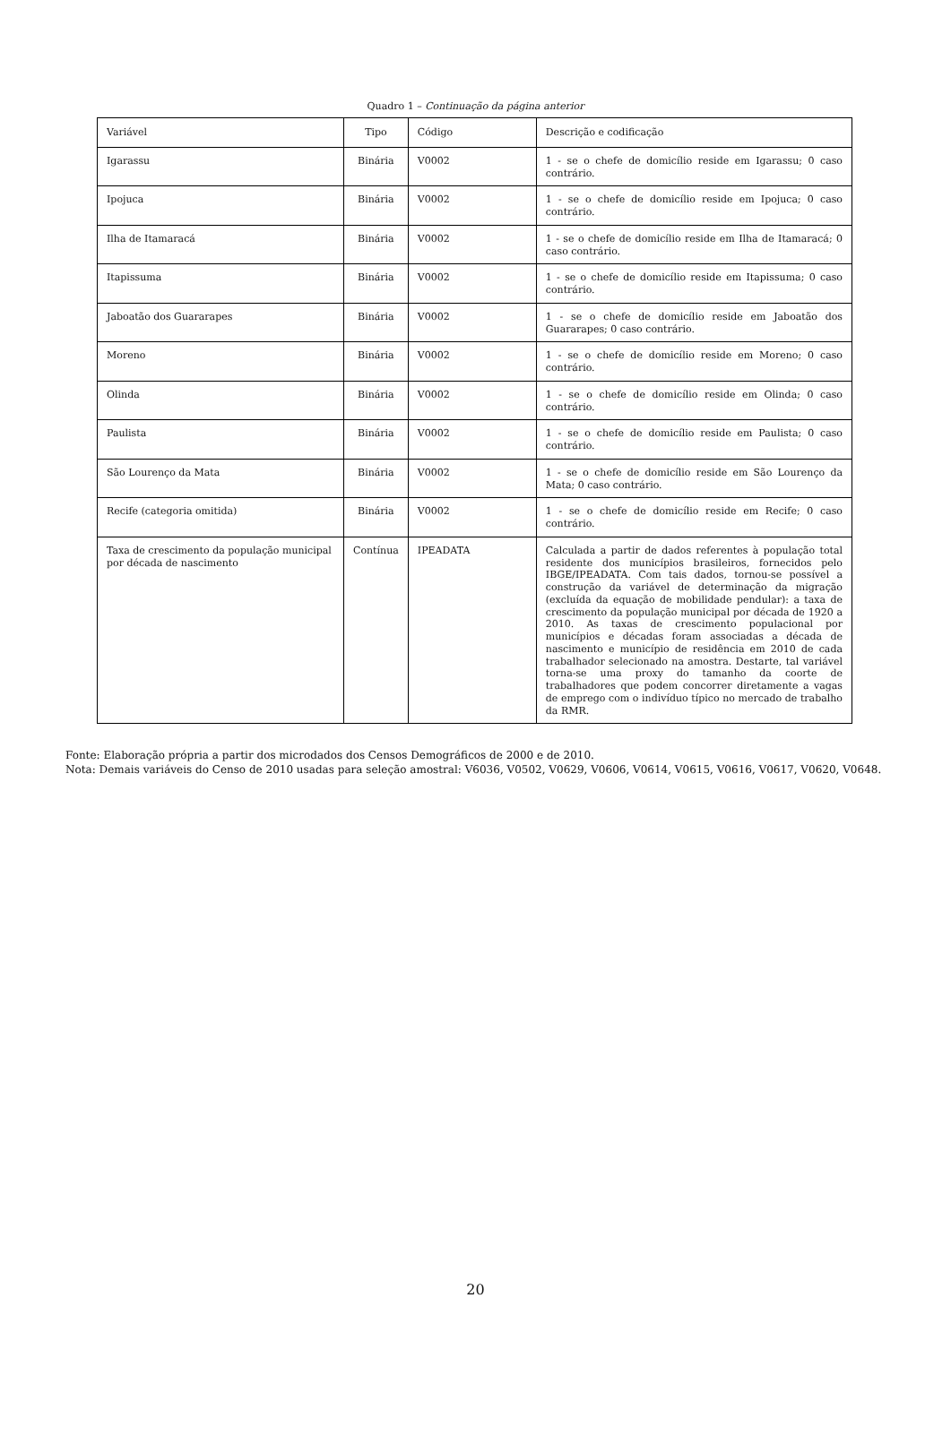Quadro 1 – Continuação da página anterior
| Variável | Tipo | Código | Descrição e codificação |
| --- | --- | --- | --- |
| Igarassu | Binária | V0002 | 1 - se o chefe de domicílio reside em Igarassu; 0 caso contrário. |
| Ipojuca | Binária | V0002 | 1 - se o chefe de domicílio reside em Ipojuca; 0 caso contrário. |
| Ilha de Itamaracá | Binária | V0002 | 1 - se o chefe de domicílio reside em Ilha de Itamaracá; 0 caso contrário. |
| Itapissuma | Binária | V0002 | 1 - se o chefe de domicílio reside em Itapissuma; 0 caso contrário. |
| Jaboatão dos Guararapes | Binária | V0002 | 1 - se o chefe de domicílio reside em Jaboatão dos Guararapes; 0 caso contrário. |
| Moreno | Binária | V0002 | 1 - se o chefe de domicílio reside em Moreno; 0 caso contrário. |
| Olinda | Binária | V0002 | 1 - se o chefe de domicílio reside em Olinda; 0 caso contrário. |
| Paulista | Binária | V0002 | 1 - se o chefe de domicílio reside em Paulista; 0 caso contrário. |
| São Lourenço da Mata | Binária | V0002 | 1 - se o chefe de domicílio reside em São Lourenço da Mata; 0 caso contrário. |
| Recife (categoria omitida) | Binária | V0002 | 1 - se o chefe de domicílio reside em Recife; 0 caso contrário. |
| Taxa de crescimento da população municipal por década de nascimento | Contínua | IPEADATA | Calculada a partir de dados referentes à população total residente dos municípios brasileiros, fornecidos pelo IBGE/IPEADATA. Com tais dados, tornou-se possível a construção da variável de determinação da migração (excluída da equação de mobilidade pendular): a taxa de crescimento da população municipal por década de 1920 a 2010. As taxas de crescimento populacional por municípios e décadas foram associadas a década de nascimento e município de residência em 2010 de cada trabalhador selecionado na amostra. Destarte, tal variável torna-se uma proxy do tamanho da coorte de trabalhadores que podem concorrer diretamente a vagas de emprego com o indivíduo típico no mercado de trabalho da RMR. |
Fonte: Elaboração própria a partir dos microdados dos Censos Demográficos de 2000 e de 2010.
Nota: Demais variáveis do Censo de 2010 usadas para seleção amostral: V6036, V0502, V0629, V0606, V0614, V0615, V0616, V0617, V0620, V0648.
20